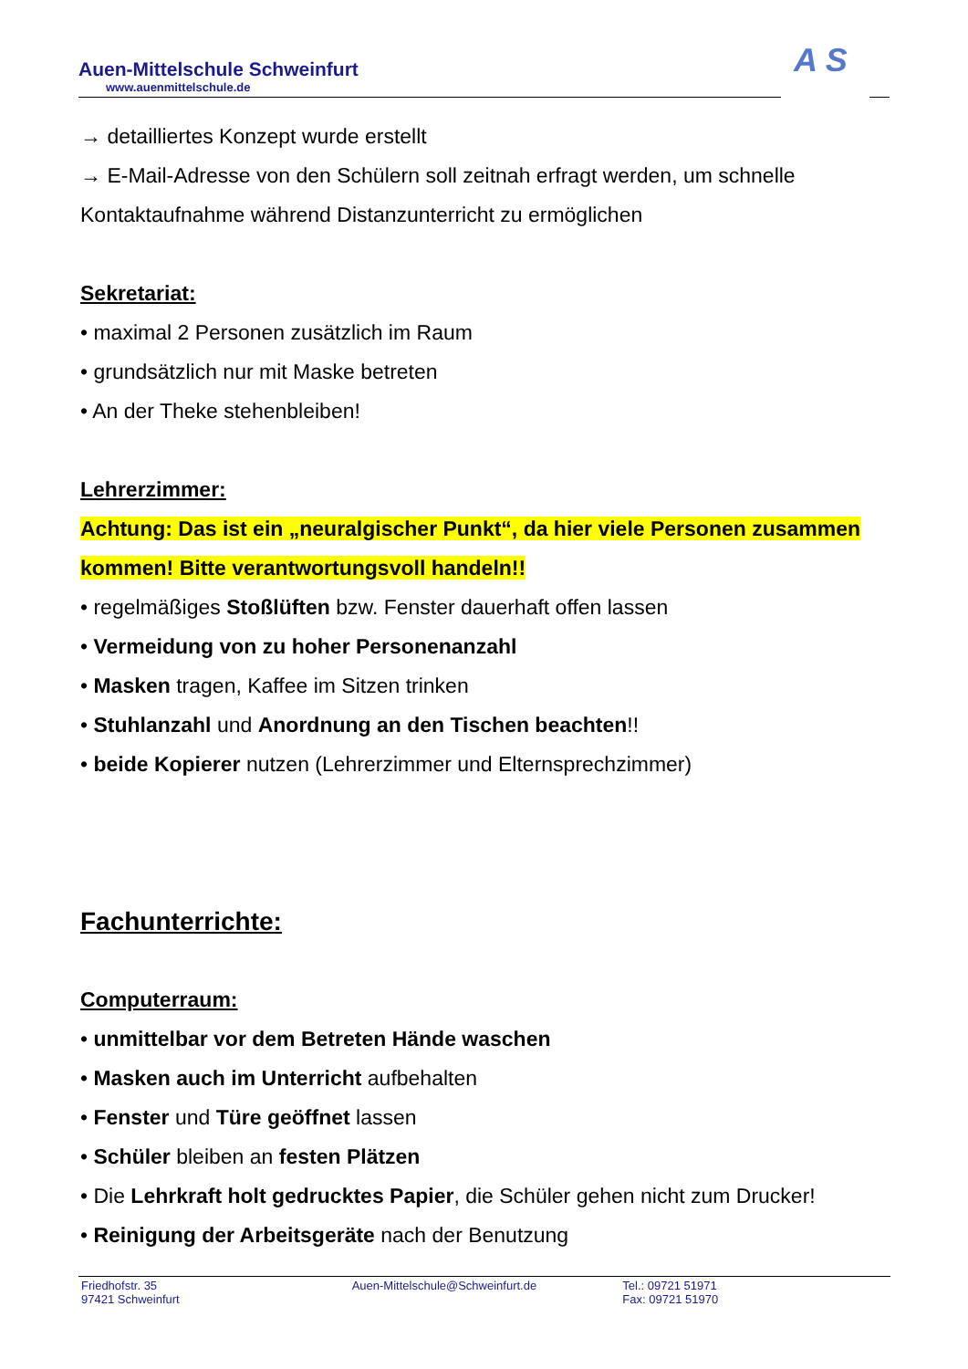Auen-Mittelschule Schweinfurt
www.auenmittelschule.de
A S
→ detailliertes Konzept wurde erstellt
→ E-Mail-Adresse von den Schülern soll zeitnah erfragt werden, um schnelle Kontaktaufnahme während Distanzunterricht zu ermöglichen
Sekretariat:
• maximal 2 Personen zusätzlich im Raum
• grundsätzlich nur mit Maske betreten
• An der Theke stehenbleiben!
Lehrerzimmer:
Achtung: Das ist ein „neuralgischer Punkt“, da hier viele Personen zusammen kommen! Bitte verantwortungsvoll handeln!!
• regelmäßiges Stoßlüften bzw. Fenster dauerhaft offen lassen
• Vermeidung von zu hoher Personenanzahl
• Masken tragen, Kaffee im Sitzen trinken
• Stuhlanzahl und Anordnung an den Tischen beachten!!
• beide Kopierer nutzen (Lehrerzimmer und Elternsprechzimmer)
Fachunterrichte:
Computerraum:
• unmittelbar vor dem Betreten Hände waschen
• Masken auch im Unterricht aufbehalten
• Fenster und Türe geöffnet lassen
• Schüler bleiben an festen Plätzen
• Die Lehrkraft holt gedrucktes Papier, die Schüler gehen nicht zum Drucker!
• Reinigung der Arbeitsgeräte nach der Benutzung
Friedhofstr. 35
97421 Schweinfurt
Auen-Mittelschule@Schweinfurt.de Tel.: 09721 51971
Fax: 09721 51970